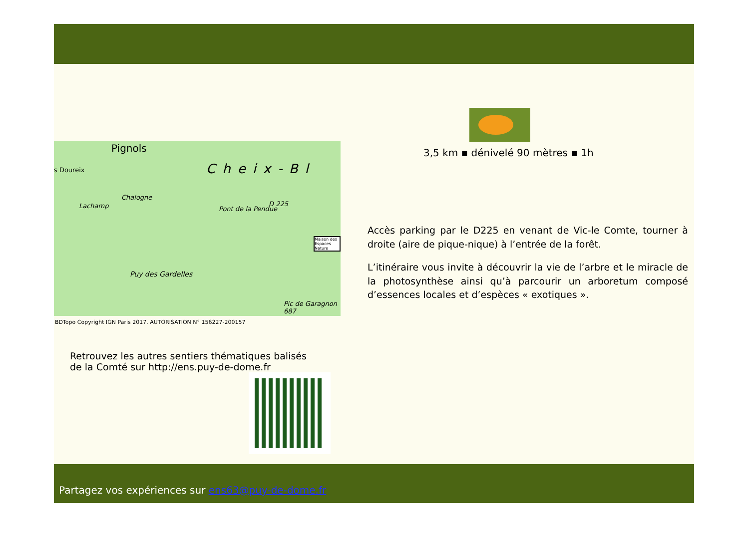Pignols
Cheix-Bl s Doureix
Chalogne
Lachamp Pont de la Pendue
D 225
Puy des Gardelles
Pic de Garagnon 687
Maison des Espaces Nature
BDTopo Copyright IGN Paris 2017. AUTORISATION N° 156227-200157
Retrouvez les autres sentiers thématiques balisés de la Comté sur http://ens.puy-de-dome.fr
3,5 km ▪ dénivelé 90 mètres ▪ 1h
Accès parking par le D225 en venant de Vic-le Comte, tourner à droite (aire de pique-nique) à l’entrée de la forêt.
L’itinéraire vous invite à découvrir la vie de l’arbre et le miracle de la photosynthèse ainsi qu’à parcourir un arboretum composé d’essences locales et d’espèces « exotiques ».
Partagez vos expériences sur ens63@puy-de-dome.fr